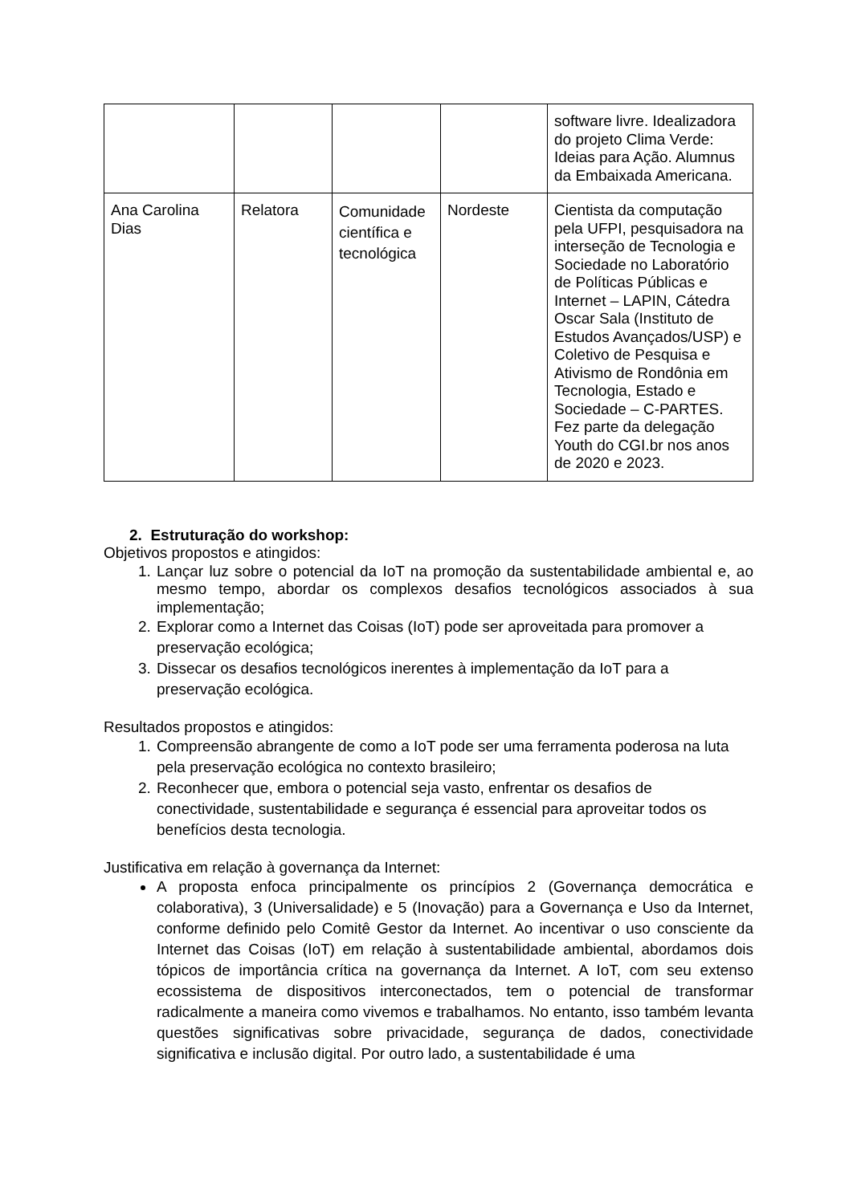| | | | | software livre. Idealizadora do projeto Clima Verde: Ideias para Ação. Alumnus da Embaixada Americana. |
| Ana Carolina Dias | Relatora | Comunidade científica e tecnológica | Nordeste | Cientista da computação pela UFPI, pesquisadora na interseção de Tecnologia e Sociedade no Laboratório de Políticas Públicas e Internet – LAPIN, Cátedra Oscar Sala (Instituto de Estudos Avançados/USP) e Coletivo de Pesquisa e Ativismo de Rondônia em Tecnologia, Estado e Sociedade – C-PARTES. Fez parte da delegação Youth do CGI.br nos anos de 2020 e 2023. |
2. Estruturação do workshop:
Objetivos propostos e atingidos:
1. Lançar luz sobre o potencial da IoT na promoção da sustentabilidade ambiental e, ao mesmo tempo, abordar os complexos desafios tecnológicos associados à sua implementação;
2. Explorar como a Internet das Coisas (IoT) pode ser aproveitada para promover a preservação ecológica;
3. Dissecar os desafios tecnológicos inerentes à implementação da IoT para a preservação ecológica.
Resultados propostos e atingidos:
1. Compreensão abrangente de como a IoT pode ser uma ferramenta poderosa na luta pela preservação ecológica no contexto brasileiro;
2. Reconhecer que, embora o potencial seja vasto, enfrentar os desafios de conectividade, sustentabilidade e segurança é essencial para aproveitar todos os benefícios desta tecnologia.
Justificativa em relação à governança da Internet:
A proposta enfoca principalmente os princípios 2 (Governança democrática e colaborativa), 3 (Universalidade) e 5 (Inovação) para a Governança e Uso da Internet, conforme definido pelo Comitê Gestor da Internet. Ao incentivar o uso consciente da Internet das Coisas (IoT) em relação à sustentabilidade ambiental, abordamos dois tópicos de importância crítica na governança da Internet. A IoT, com seu extenso ecossistema de dispositivos interconectados, tem o potencial de transformar radicalmente a maneira como vivemos e trabalhamos. No entanto, isso também levanta questões significativas sobre privacidade, segurança de dados, conectividade significativa e inclusão digital. Por outro lado, a sustentabilidade é uma